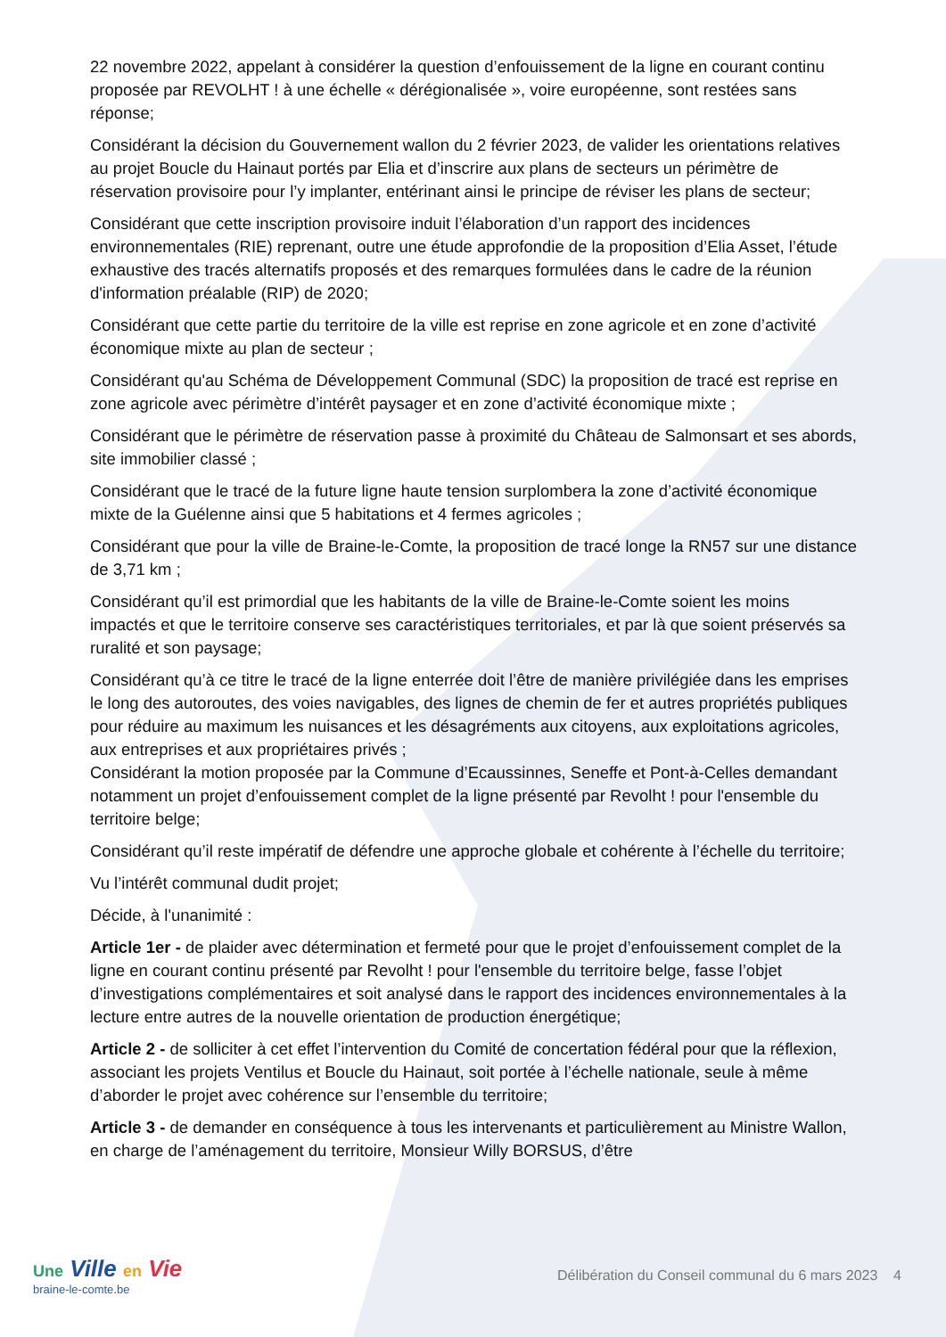22 novembre 2022, appelant à considérer la question d’enfouissement de la ligne en courant continu proposée par REVOLHT ! à une échelle « dérégionalisée », voire européenne, sont restées sans réponse;
Considérant la décision du Gouvernement wallon du 2 février 2023, de valider les orientations relatives au projet Boucle du Hainaut portés par Elia et d’inscrire aux plans de secteurs un périmètre de réservation provisoire pour l’y implanter, entérinant ainsi le principe de réviser les plans de secteur;
Considérant que cette inscription provisoire induit l’élaboration d’un rapport des incidences environnementales (RIE) reprenant, outre une étude approfondie de la proposition d’Elia Asset, l’étude exhaustive des tracés alternatifs proposés et des remarques formulées dans le cadre de la réunion d'information préalable (RIP) de 2020;
Considérant que cette partie du territoire de la ville est reprise en zone agricole et en zone d’activité économique mixte au plan de secteur ;
Considérant qu'au Schéma de Développement Communal (SDC) la proposition de tracé est reprise en zone agricole avec périmètre d’intérêt paysager et en zone d’activité économique mixte ;
Considérant que le périmètre de réservation passe à proximité du Château de Salmonsart et ses abords, site immobilier classé ;
Considérant que le tracé de la future ligne haute tension surplombera la zone d’activité économique mixte de la Guélenne ainsi que 5 habitations et 4 fermes agricoles ;
Considérant que pour la ville de Braine-le-Comte, la proposition de tracé longe la RN57 sur une distance de 3,71 km ;
Considérant qu’il est primordial que les habitants de la ville de Braine-le-Comte soient les moins impactés et que le territoire conserve ses caractéristiques territoriales, et par là que soient préservés sa ruralité et son paysage;
Considérant qu’à ce titre le tracé de la ligne enterrée doit l’être de manière privilégiée dans les emprises le long des autoroutes, des voies navigables, des lignes de chemin de fer et autres propriétés publiques pour réduire au maximum les nuisances et les désagréments aux citoyens, aux exploitations agricoles, aux entreprises et aux propriétaires privés ;
Considérant la motion proposée par la Commune d’Ecaussinnes, Seneffe et Pont-à-Celles demandant notamment un projet d’enfouissement complet de la ligne présenté par Revolht ! pour l'ensemble du territoire belge;
Considérant qu’il reste impératif de défendre une approche globale et cohérente à l’échelle du territoire;
Vu l’intérêt communal dudit projet;
Décide, à l'unanimité :
Article 1er - de plaider avec détermination et fermeté pour que le projet d’enfouissement complet de la ligne en courant continu présenté par Revolht ! pour l'ensemble du territoire belge, fasse l’objet d’investigations complémentaires et soit analysé dans le rapport des incidences environnementales à la lecture entre autres de la nouvelle orientation de production énergétique;
Article 2 - de solliciter à cet effet l’intervention du Comité de concertation fédéral pour que la réflexion, associant les projets Ventilus et Boucle du Hainaut, soit portée à l’échelle nationale, seule à même d’aborder le projet avec cohérence sur l’ensemble du territoire;
Article 3 - de demander en conséquence à tous les intervenants et particulièrement au Ministre Wallon, en charge de l’aménagement du territoire, Monsieur Willy BORSUS, d’être
Une Ville en Vie
braine-le-comte.be
Délibération du Conseil communal du 6 mars 2023 4